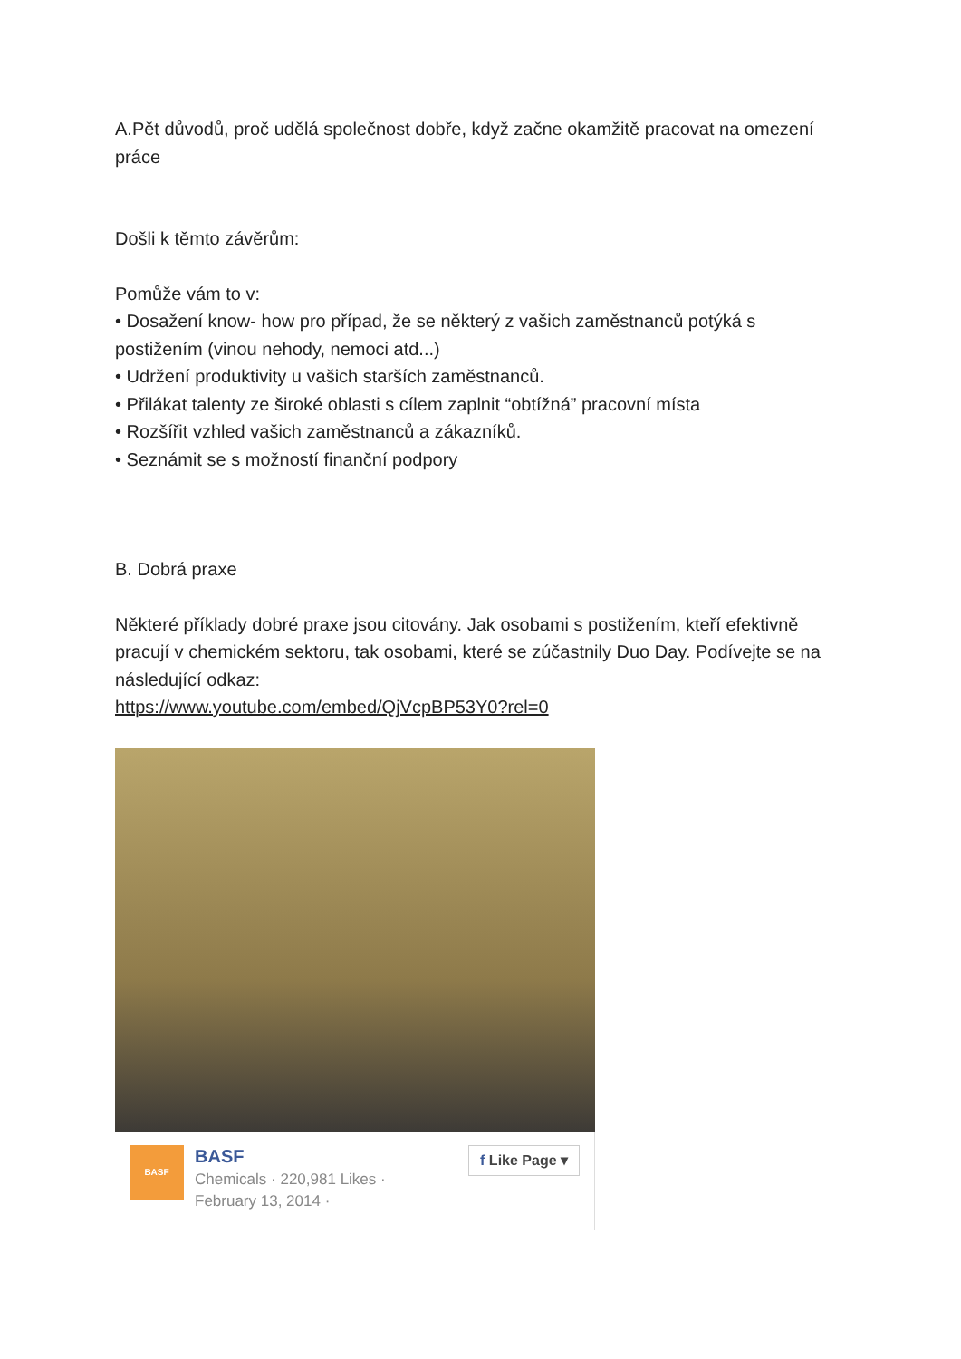A.Pět důvodů, proč udělá společnost dobře, když začne okamžitě pracovat na omezení práce
Došli k těmto závěrům:
Pomůže vám to v:
• Dosažení know- how pro případ, že se některý z vašich zaměstnanců potýká s postižením (vinou nehody, nemoci atd...)
• Udržení produktivity u vašich starších zaměstnanců.
• Přilákat talenty ze široké oblasti s cílem zaplnit “obtížná” pracovní místa
• Rozšířit vzhled vašich zaměstnanců a zákazníků.
• Seznámit se s možností finanční podpory
B. Dobrá praxe
Některé příklady dobré praxe jsou citovány. Jak osobami s postižením, kteří efektivně pracují v chemickém sektoru, tak osobami, které se zúčastnily Duo Day. Podívejte se na následující odkaz:
https://www.youtube.com/embed/QjVcpBP53Y0?rel=0
BASF
BASF
Chemicals · 220,981 Likes ·
February 13, 2014 ·
f Like Page ▾